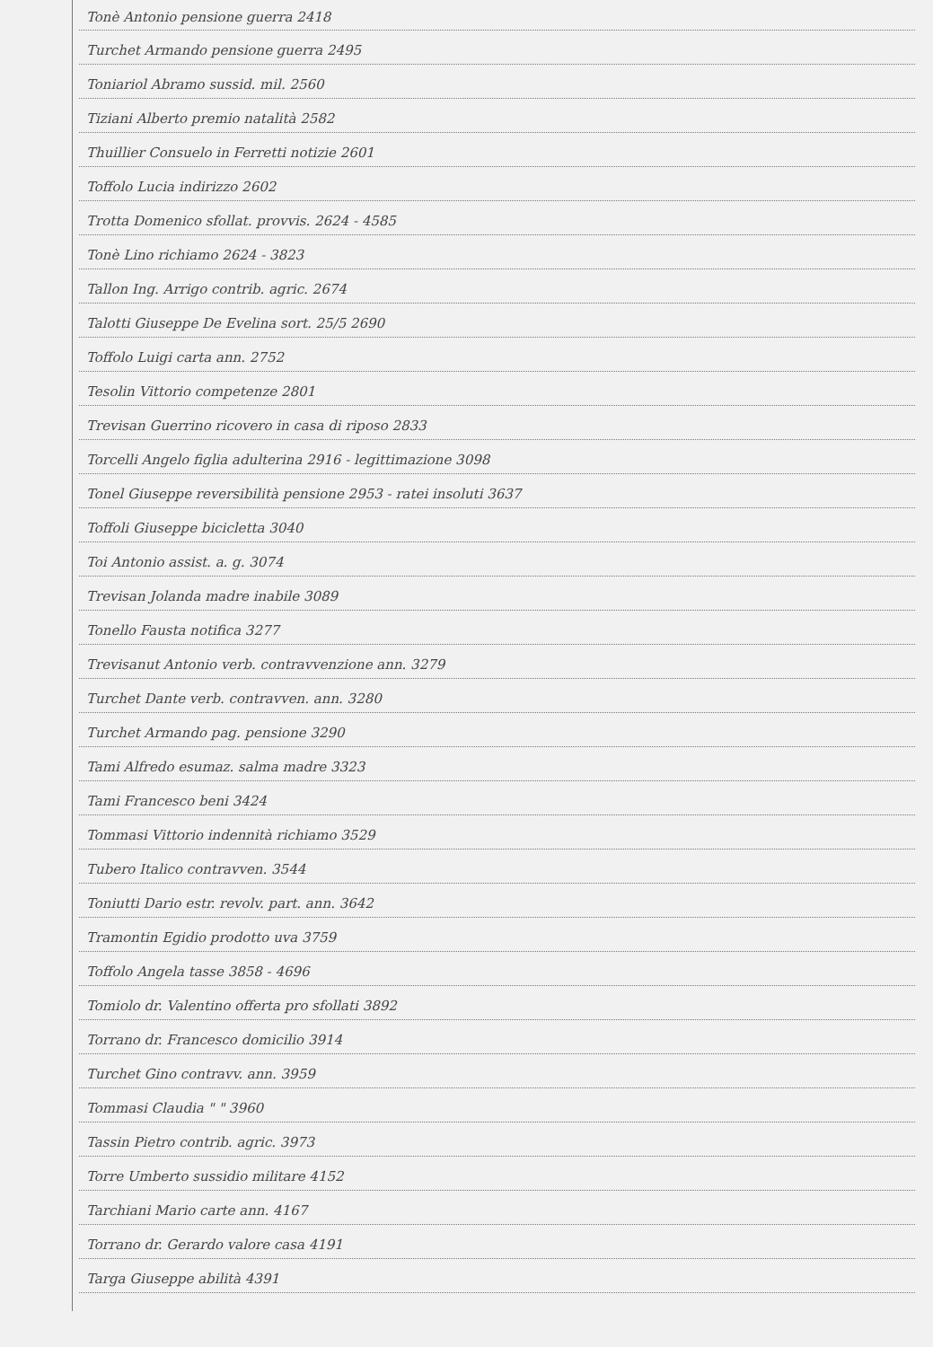Tonè Antonio pensione guerra 2418
Turchet Armando pensione guerra 2495
Toniariol Abramo sussid. mil. 2560
Tiziani Alberto premio natalità 2582
Thuillier Consuelo in Ferretti notizie 2601
Toffolo Lucia indirizzo 2602
Trotta Domenico sfollat. provvis. 2624 - 4585
Tonè Lino richiamo 2624 - 3823
Tallon Ing. Arrigo contrib. agric. 2674
Talotti Giuseppe De Evelina sort. 25/5 2690
Toffolo Luigi carta ann. 2752
Tesolin Vittorio competenze 2801
Trevisan Guerrino ricovero in casa di riposo 2833
Torcelli Angelo figlia adulterina 2916 - legittimazione 3098
Tonel Giuseppe reversibilità pensione 2953 - ratei insoluti 3637
Toffoli Giuseppe bicicletta 3040
Toi Antonio assist. a. g. 3074
Trevisan Jolanda madre inabile 3089
Tonello Fausta notifica 3277
Trevisanut Antonio verb. contravvenzione ann. 3279
Turchet Dante verb. contravven. ann. 3280
Turchet Armando pag. pensione 3290
Tami Alfredo esumaz. salma madre 3323
Tami Francesco beni 3424
Tommasi Vittorio indennità richiamo 3529
Tubero Italico contravven. 3544
Toniutti Dario estr. revolv. part. ann. 3642
Tramontin Egidio prodotto uva 3759
Toffolo Angela tasse 3858 - 4696
Tomiolo dr. Valentino offerta pro sfollati 3892
Torrano dr. Francesco domicilio 3914
Turchet Gino contravv. ann. 3959
Tommasi Claudia " " 3960
Tassin Pietro contrib. agric. 3973
Torre Umberto sussidio militare 4152
Tarchiani Mario carte ann. 4167
Torrano dr. Gerardo valore casa 4191
Targa Giuseppe abilità 4391